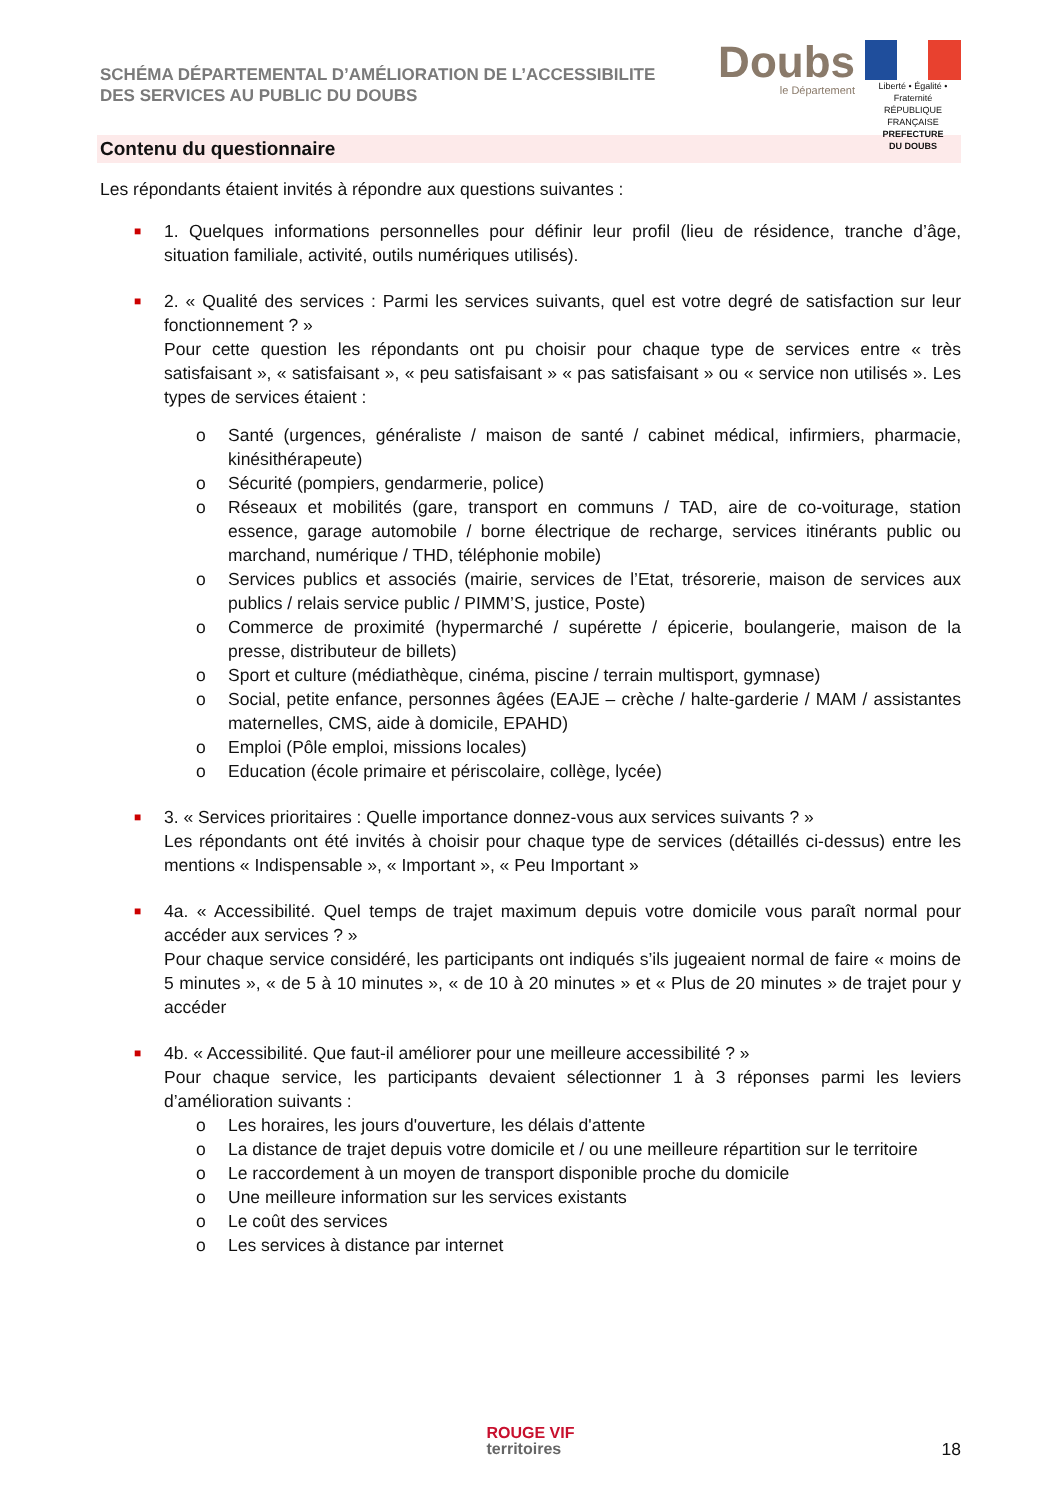SCHÉMA DÉPARTEMENTAL D’AMÉLIORATION DE L’ACCESSIBILITE
DES SERVICES AU PUBLIC DU DOUBS
Doubs
le Département
Liberté • Égalité • Fraternité
RÉPUBLIQUE FRANÇAISE
PREFECTURE
DU DOUBS
Contenu du questionnaire
Les répondants étaient invités à répondre aux questions suivantes :
■ 1. Quelques informations personnelles pour définir leur profil (lieu de résidence, tranche d’âge, situation familiale, activité, outils numériques utilisés).
■ 2. « Qualité des services : Parmi les services suivants, quel est votre degré de satisfaction sur leur fonctionnement ? »
Pour cette question les répondants ont pu choisir pour chaque type de services entre « très satisfaisant », « satisfaisant », « peu satisfaisant » « pas satisfaisant » ou « service non utilisés ». Les types de services étaient :
o Santé (urgences, généraliste / maison de santé / cabinet médical, infirmiers, pharmacie, kinésithérapeute)
o Sécurité (pompiers, gendarmerie, police)
o Réseaux et mobilités (gare, transport en communs / TAD, aire de co-voiturage, station essence, garage automobile / borne électrique de recharge, services itinérants public ou marchand, numérique / THD, téléphonie mobile)
o Services publics et associés (mairie, services de l’Etat, trésorerie, maison de services aux publics / relais service public / PIMM’S, justice, Poste)
o Commerce de proximité (hypermarché / supérette / épicerie, boulangerie, maison de la presse, distributeur de billets)
o Sport et culture (médiathèque, cinéma, piscine / terrain multisport, gymnase)
o Social, petite enfance, personnes âgées (EAJE – crèche / halte-garderie / MAM / assistantes maternelles, CMS, aide à domicile, EPAHD)
o Emploi (Pôle emploi, missions locales)
o Education (école primaire et périscolaire, collège, lycée)
■ 3. « Services prioritaires : Quelle importance donnez-vous aux services suivants ? »
Les répondants ont été invités à choisir pour chaque type de services (détaillés ci-dessus) entre les mentions « Indispensable », « Important », « Peu Important »
■ 4a. « Accessibilité. Quel temps de trajet maximum depuis votre domicile vous paraît normal pour accéder aux services ? »
Pour chaque service considéré, les participants ont indiqués s’ils jugeaient normal de faire « moins de 5 minutes », « de 5 à 10 minutes », « de 10 à 20 minutes » et « Plus de 20 minutes » de trajet pour y accéder
■ 4b. « Accessibilité. Que faut-il améliorer pour une meilleure accessibilité ? »
Pour chaque service, les participants devaient sélectionner 1 à 3 réponses parmi les leviers d’amélioration suivants :
o Les horaires, les jours d'ouverture, les délais d'attente
o La distance de trajet depuis votre domicile et / ou une meilleure répartition sur le territoire
o Le raccordement à un moyen de transport disponible proche du domicile
o Une meilleure information sur les services existants
o Le coût des services
o Les services à distance par internet
ROUGE VIF territoires
18